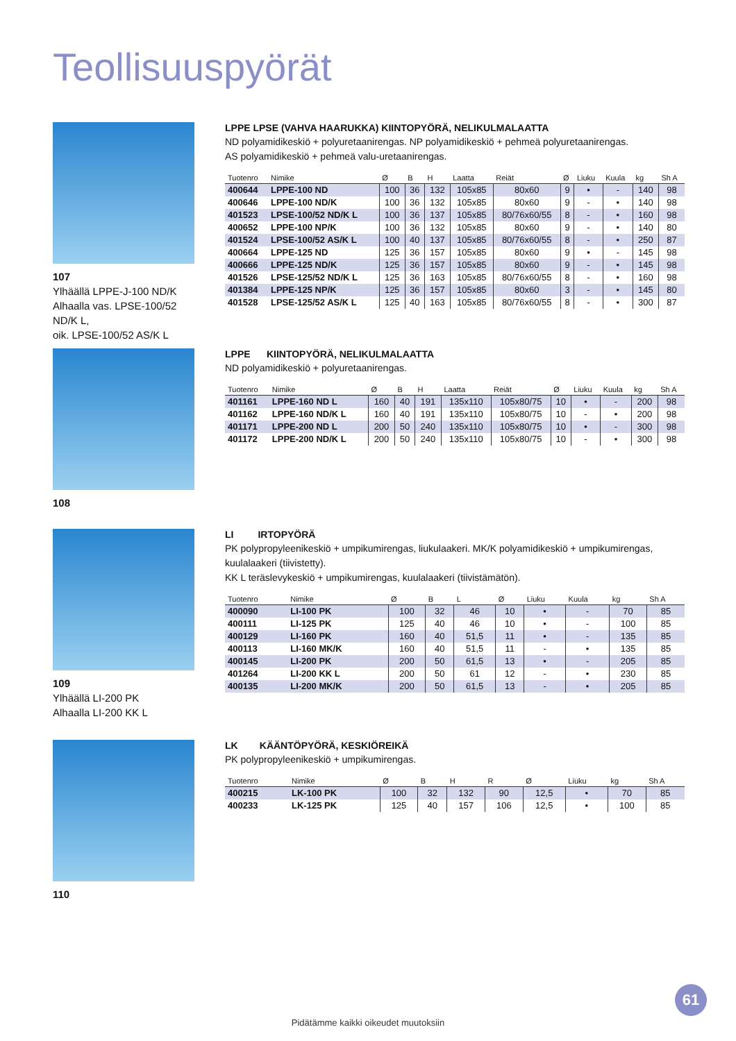Teollisuuspyörät
107
Ylhäällä LPPE-J-100 ND/K
Alhaalla vas. LPSE-100/52 ND/K L,
oik. LPSE-100/52 AS/K L
LPPE LPSE (VAHVA HAARUKKA) KIINTOPYÖRÄ, NELIKULMALAATTA
ND polyamidikeskiö + polyuretaanirengas. NP polyamidikeskiö + pehmeä polyuretaanirengas.
AS polyamidikeskiö + pehmeä valu-uretaanirengas.
| Tuotenro | Nimike | Ø | B | H | Laatta | Reiät | Ø | Liuku | Kuula | kg | Sh A |
| --- | --- | --- | --- | --- | --- | --- | --- | --- | --- | --- | --- |
| 400644 | LPPE-100 ND | 100 | 36 | 132 | 105x85 | 80x60 | 9 | • | - | 140 | 98 |
| 400646 | LPPE-100 ND/K | 100 | 36 | 132 | 105x85 | 80x60 | 9 | - | • | 140 | 98 |
| 401523 | LPSE-100/52 ND/K L | 100 | 36 | 137 | 105x85 | 80/76x60/55 | 8 | - | • | 160 | 98 |
| 400652 | LPPE-100 NP/K | 100 | 36 | 132 | 105x85 | 80x60 | 9 | - | • | 140 | 80 |
| 401524 | LPSE-100/52 AS/K L | 100 | 40 | 137 | 105x85 | 80/76x60/55 | 8 | - | • | 250 | 87 |
| 400664 | LPPE-125 ND | 125 | 36 | 157 | 105x85 | 80x60 | 9 | • | - | 145 | 98 |
| 400666 | LPPE-125 ND/K | 125 | 36 | 157 | 105x85 | 80x60 | 9 | - | • | 145 | 98 |
| 401526 | LPSE-125/52 ND/K L | 125 | 36 | 163 | 105x85 | 80/76x60/55 | 8 | - | • | 160 | 98 |
| 401384 | LPPE-125 NP/K | 125 | 36 | 157 | 105x85 | 80x60 | 3 | - | • | 145 | 80 |
| 401528 | LPSE-125/52 AS/K L | 125 | 40 | 163 | 105x85 | 80/76x60/55 | 8 | - | • | 300 | 87 |
108
LPPE KIINTOPYÖRÄ, NELIKULMALAATTA
ND polyamidikeskiö + polyuretaanirengas.
| Tuotenro | Nimike | Ø | B | H | Laatta | Reiät | Ø | Liuku | Kuula | kg | Sh A |
| --- | --- | --- | --- | --- | --- | --- | --- | --- | --- | --- | --- |
| 401161 | LPPE-160 ND L | 160 | 40 | 191 | 135x110 | 105x80/75 | 10 | • | - | 200 | 98 |
| 401162 | LPPE-160 ND/K L | 160 | 40 | 191 | 135x110 | 105x80/75 | 10 | - | • | 200 | 98 |
| 401171 | LPPE-200 ND L | 200 | 50 | 240 | 135x110 | 105x80/75 | 10 | • | - | 300 | 98 |
| 401172 | LPPE-200 ND/K L | 200 | 50 | 240 | 135x110 | 105x80/75 | 10 | - | • | 300 | 98 |
109
Ylhäällä LI-200 PK
Alhaalla LI-200 KK L
LI IRTOPYÖRÄ
PK polypropyleenikeskiö + umpikumirengas, liukulaakeri. MK/K polyamidikeskiö + umpikumirengas, kuulalaakeri (tiivistetty).
KK L teräslevykeskiö + umpikumirengas, kuulalaakeri (tiivistämätön).
| Tuotenro | Nimike | Ø | B | L | Ø | Liuku | Kuula | kg | Sh A |
| --- | --- | --- | --- | --- | --- | --- | --- | --- | --- |
| 400090 | LI-100 PK | 100 | 32 | 46 | 10 | • | - | 70 | 85 |
| 400111 | LI-125 PK | 125 | 40 | 46 | 10 | • | - | 100 | 85 |
| 400129 | LI-160 PK | 160 | 40 | 51,5 | 11 | • | - | 135 | 85 |
| 400113 | LI-160 MK/K | 160 | 40 | 51,5 | 11 | - | • | 135 | 85 |
| 400145 | LI-200 PK | 200 | 50 | 61,5 | 13 | • | - | 205 | 85 |
| 401264 | LI-200 KK L | 200 | 50 | 61 | 12 | - | • | 230 | 85 |
| 400135 | LI-200 MK/K | 200 | 50 | 61,5 | 13 | - | • | 205 | 85 |
110
LK KÄÄNTÖPYÖRÄ, KESKIÖREIKÄ
PK polypropyleenikeskiö + umpikumirengas.
| Tuotenro | Nimike | Ø | B | H | R | Ø | Liuku | kg | Sh A |
| --- | --- | --- | --- | --- | --- | --- | --- | --- | --- |
| 400215 | LK-100 PK | 100 | 32 | 132 | 90 | 12,5 | • | 70 | 85 |
| 400233 | LK-125 PK | 125 | 40 | 157 | 106 | 12,5 | • | 100 | 85 |
61
Pidätämme kaikki oikeudet muutoksiin